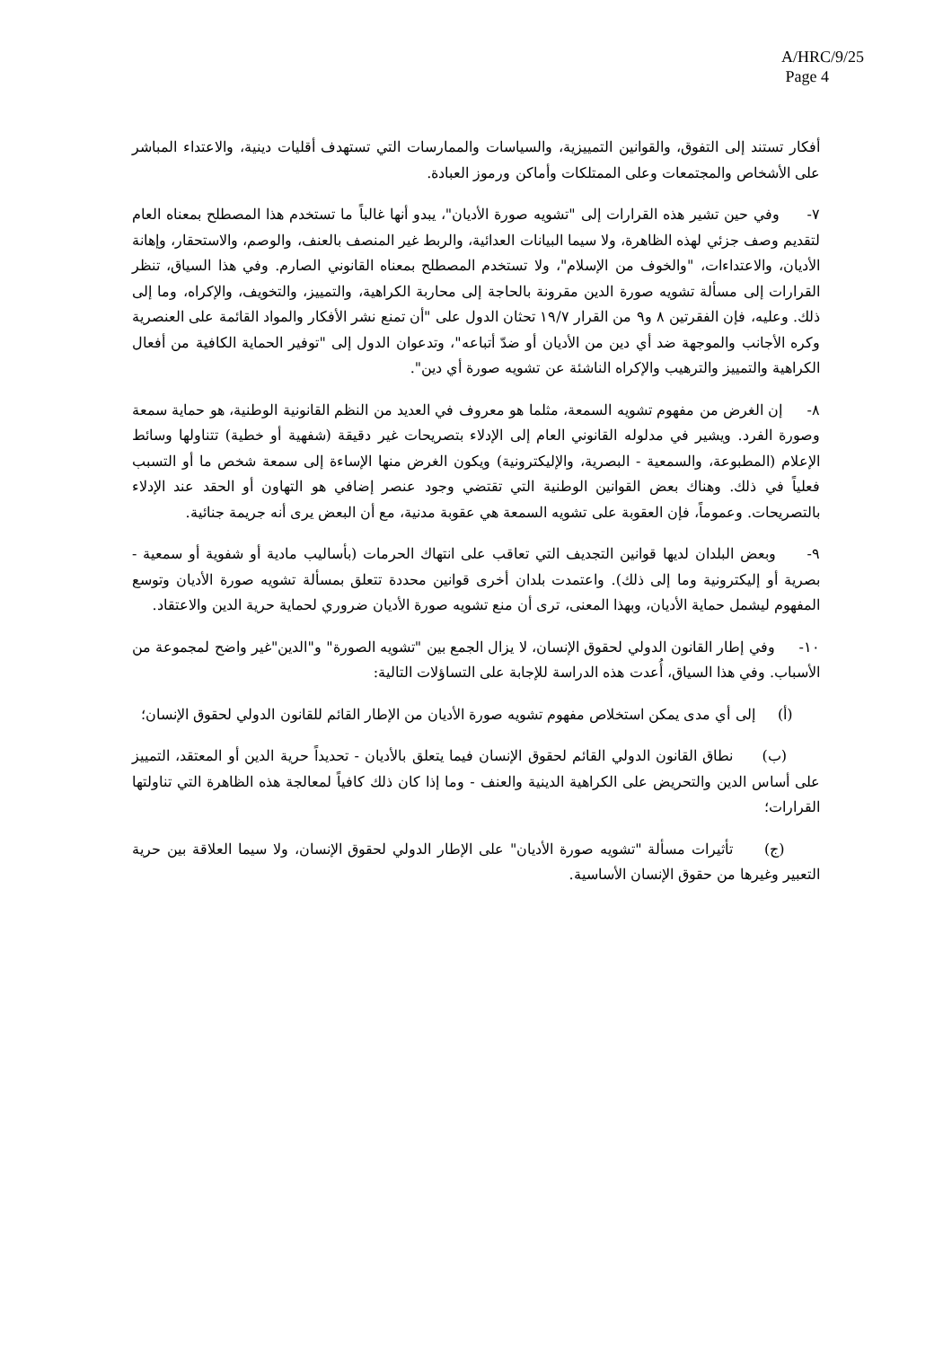A/HRC/9/25
Page 4
أفكار تستند إلى التفوق، والقوانين التمييزية، والسياسات والممارسات التي تستهدف أقليات دينية، والاعتداء المباشر على الأشخاص والمجتمعات وعلى الممتلكات وأماكن ورموز العبادة.
٧- وفي حين تشير هذه القرارات إلى "تشويه صورة الأديان"، يبدو أنها غالباً ما تستخدم هذا المصطلح بمعناه العام لتقديم وصف جزئي لهذه الظاهرة، ولا سيما البيانات العدائية، والربط غير المنصف بالعنف، والوصم، والاستحقار، وإهانة الأديان، والاعتداءات، "والخوف من الإسلام"، ولا تستخدم المصطلح بمعناه القانوني الصارم. وفي هذا السياق، تنظر القرارات إلى مسألة تشويه صورة الدين مقرونة بالحاجة إلى محاربة الكراهية، والتمييز، والتخويف، والإكراه، وما إلى ذلك. وعليه، فإن الفقرتين ٨ و٩ من القرار ١٩/٧ تحثان الدول على "أن تمنع نشر الأفكار والمواد القائمة على العنصرية وكره الأجانب والموجهة ضد أي دين من الأديان أو ضدّ أتباعه"، وتدعوان الدول إلى "توفير الحماية الكافية من أفعال الكراهية والتمييز والترهيب والإكراه الناشئة عن تشويه صورة أي دين".
٨- إن الغرض من مفهوم تشويه السمعة، مثلما هو معروف في العديد من النظم القانونية الوطنية، هو حماية سمعة وصورة الفرد. ويشير في مدلوله القانوني العام إلى الإدلاء بتصريحات غير دقيقة (شفهية أو خطية) تتناولها وسائط الإعلام (المطبوعة، والسمعية - البصرية، والإليكترونية) ويكون الغرض منها الإساءة إلى سمعة شخص ما أو التسبب فعلياً في ذلك. وهناك بعض القوانين الوطنية التي تقتضي وجود عنصر إضافي هو التهاون أو الحقد عند الإدلاء بالتصريحات. وعموماً، فإن العقوبة على تشويه السمعة هي عقوبة مدنية، مع أن البعض يرى أنه جريمة جنائية.
٩- وبعض البلدان لديها قوانين التجديف التي تعاقب على انتهاك الحرمات (بأساليب مادية أو شفوية أو سمعية - بصرية أو إليكترونية وما إلى ذلك). واعتمدت بلدان أخرى قوانين محددة تتعلق بمسألة تشويه صورة الأديان وتوسع المفهوم ليشمل حماية الأديان، وبهذا المعنى، ترى أن منع تشويه صورة الأديان ضروري لحماية حرية الدين والاعتقاد.
١٠- وفي إطار القانون الدولي لحقوق الإنسان، لا يزال الجمع بين "تشويه الصورة" و"الدين"غير واضح لمجموعة من الأسباب. وفي هذا السياق، أُعدت هذه الدراسة للإجابة على التساؤلات التالية:
(أ) إلى أي مدى يمكن استخلاص مفهوم تشويه صورة الأديان من الإطار القائم للقانون الدولي لحقوق الإنسان؛
(ب) نطاق القانون الدولي القائم لحقوق الإنسان فيما يتعلق بالأديان - تحديداً حرية الدين أو المعتقد، التمييز على أساس الدين والتحريض على الكراهية الدينية والعنف - وما إذا كان ذلك كافياً لمعالجة هذه الظاهرة التي تناولتها القرارات؛
(ج) تأثيرات مسألة "تشويه صورة الأديان" على الإطار الدولي لحقوق الإنسان، ولا سيما العلاقة بين حرية التعبير وغيرها من حقوق الإنسان الأساسية.